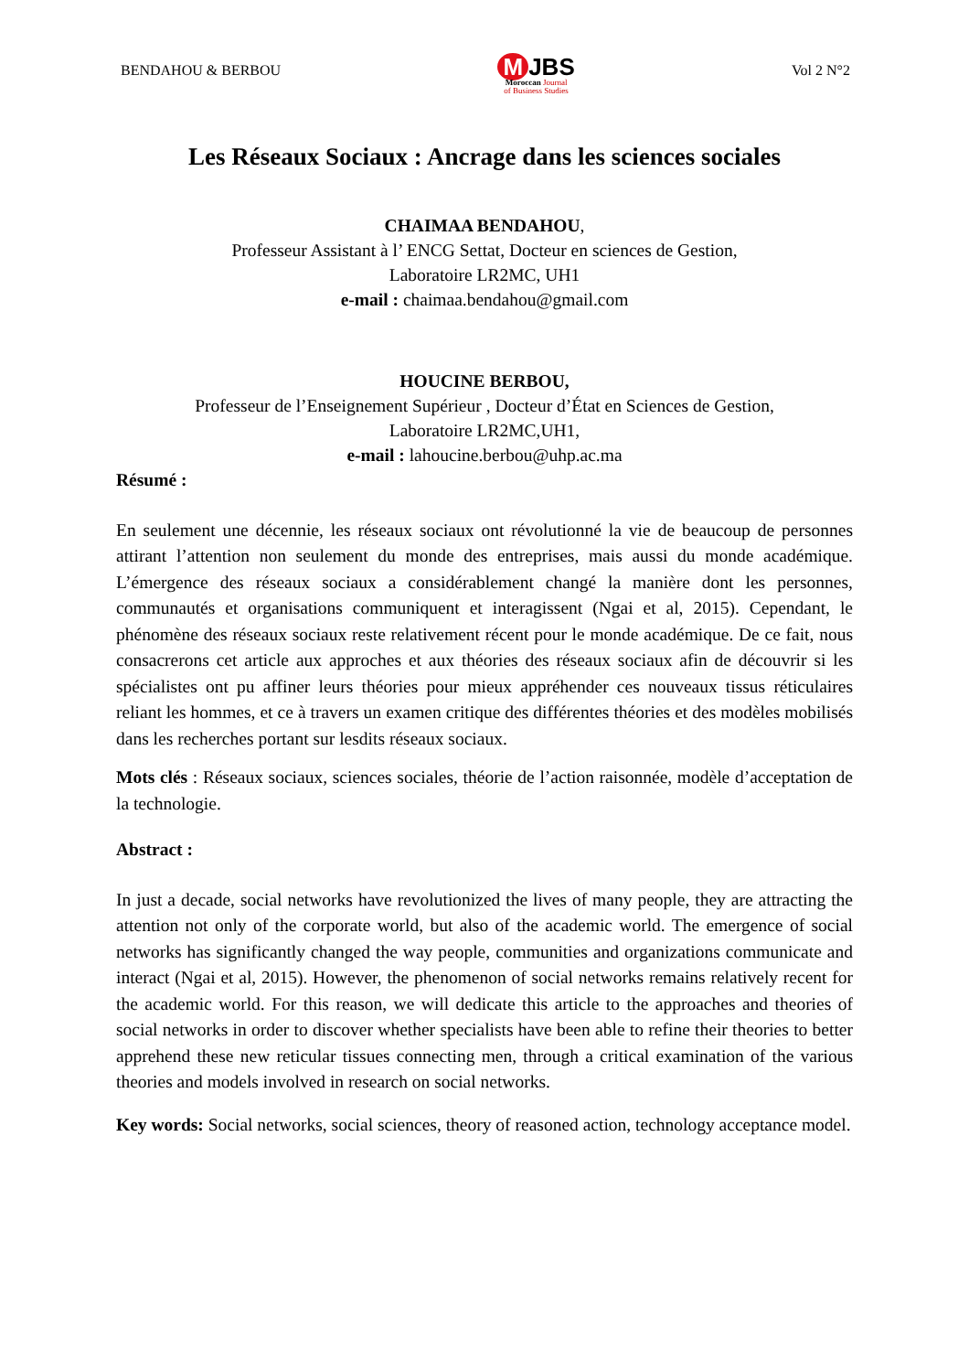BENDAHOU & BERBOU
M JBS
Moroccan Journal
of Business Studies
Vol 2 N°2
Les Réseaux Sociaux : Ancrage dans les sciences sociales
CHAIMAA BENDAHOU,
Professeur Assistant à l’ ENCG Settat, Docteur en sciences de Gestion,
Laboratoire LR2MC, UH1
e-mail : chaimaa.bendahou@gmail.com
HOUCINE BERBOU,
Professeur de l’Enseignement Supérieur , Docteur d’État en Sciences de Gestion,
Laboratoire LR2MC,UH1,
e-mail : lahoucine.berbou@uhp.ac.ma
Résumé :
En seulement une décennie, les réseaux sociaux ont révolutionné la vie de beaucoup de personnes attirant l’attention non seulement du monde des entreprises, mais aussi du monde académique. L’émergence des réseaux sociaux a considérablement changé la manière dont les personnes, communautés et organisations communiquent et interagissent (Ngai et al, 2015). Cependant, le phénomène des réseaux sociaux reste relativement récent pour le monde académique. De ce fait, nous consacrerons cet article aux approches et aux théories des réseaux sociaux afin de découvrir si les spécialistes ont pu affiner leurs théories pour mieux appréhender ces nouveaux tissus réticulaires reliant les hommes, et ce à travers un examen critique des différentes théories et des modèles mobilisés dans les recherches portant sur lesdits réseaux sociaux.
Mots clés : Réseaux sociaux, sciences sociales, théorie de l’action raisonnée, modèle d’acceptation de la technologie.
Abstract :
In just a decade, social networks have revolutionized the lives of many people, they are attracting the attention not only of the corporate world, but also of the academic world. The emergence of social networks has significantly changed the way people, communities and organizations communicate and interact (Ngai et al, 2015). However, the phenomenon of social networks remains relatively recent for the academic world. For this reason, we will dedicate this article to the approaches and theories of social networks in order to discover whether specialists have been able to refine their theories to better apprehend these new reticular tissues connecting men, through a critical examination of the various theories and models involved in research on social networks.
Key words: Social networks, social sciences, theory of reasoned action, technology acceptance model.